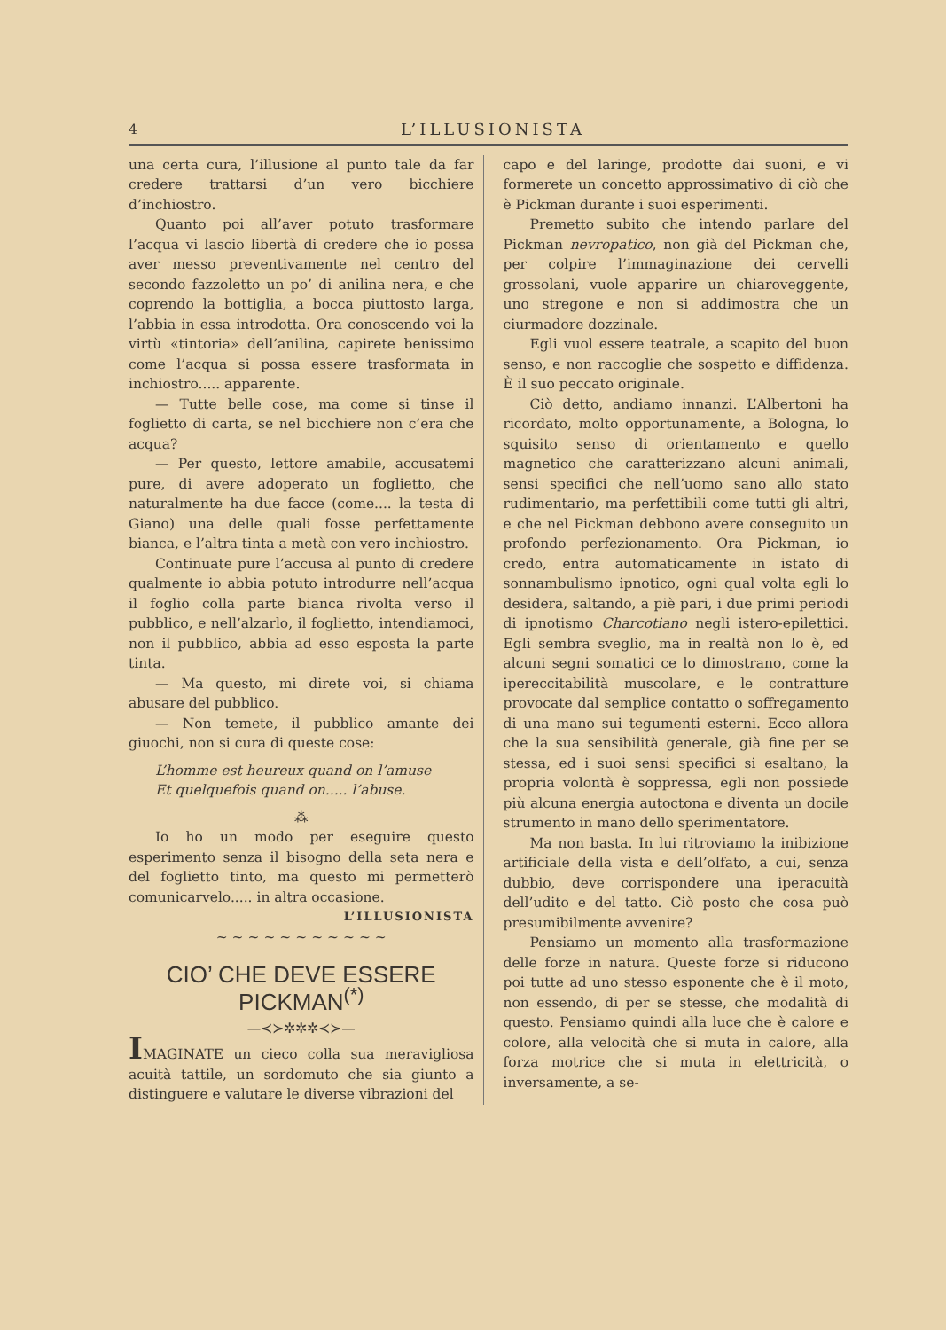4 L’ILLUSIONISTA
una certa cura, l’illusione al punto tale da far credere trattarsi d’un vero bicchiere d’inchiostro.
Quanto poi all’aver potuto trasformare l’acqua vi lascio libertà di credere che io possa aver messo preventivamente nel centro del secondo fazzoletto un po’ di anilina nera, e che coprendo la bottiglia, a bocca piuttosto larga, l’abbia in essa introdotta. Ora conoscendo voi la virtù «tintoria» dell’anilina, capirete benissimo come l’acqua si possa essere trasformata in inchiostro..... apparente.
— Tutte belle cose, ma come si tinse il foglietto di carta, se nel bicchiere non c’era che acqua?
— Per questo, lettore amabile, accusatemi pure, di avere adoperato un foglietto, che naturalmente ha due facce (come.... la testa di Giano) una delle quali fosse perfettamente bianca, e l’altra tinta a metà con vero inchiostro.
Continuate pure l’accusa al punto di credere qualmente io abbia potuto introdurre nell’acqua il foglio colla parte bianca rivolta verso il pubblico, e nell’alzarlo, il foglietto, intendiamoci, non il pubblico, abbia ad esso esposta la parte tinta.
— Ma questo, mi direte voi, si chiama abusare del pubblico.
— Non temete, il pubblico amante dei giuochi, non si cura di queste cose:
L’homme est heureux quand on l’amuse
Et quelquefois quand on..... l’abuse.
⁂
Io ho un modo per eseguire questo esperimento senza il bisogno della seta nera e del foglietto tinto, ma questo mi permetterò comunicarvelo..... in altra occasione.
L’ILLUSIONISTA
~ ~ ~ ~ ~ ~ ~ ~ ~ ~ ~
CIO’ CHE DEVE ESSERE PICKMAN<sup>(*)</sup>
—≺≻✲✲✲≺≻—
IMAGINATE un cieco colla sua meravigliosa acuità tattile, un sordomuto che sia giunto a distinguere e valutare le diverse vibrazioni del
capo e del laringe, prodotte dai suoni, e vi formerete un concetto approssimativo di ciò che è Pickman durante i suoi esperimenti.
Premetto subito che intendo parlare del Pickman nevropatico, non già del Pickman che, per colpire l’immaginazione dei cervelli grossolani, vuole apparire un chiaroveggente, uno stregone e non si addimostra che un ciurmadore dozzinale.
Egli vuol essere teatrale, a scapito del buon senso, e non raccoglie che sospetto e diffidenza. È il suo peccato originale.
Ciò detto, andiamo innanzi. L’Albertoni ha ricordato, molto opportunamente, a Bologna, lo squisito senso di orientamento e quello magnetico che caratterizzano alcuni animali, sensi specifici che nell’uomo sano allo stato rudimentario, ma perfettibili come tutti gli altri, e che nel Pickman debbono avere conseguito un profondo perfezionamento. Ora Pickman, io credo, entra automaticamente in istato di sonnambulismo ipnotico, ogni qual volta egli lo desidera, saltando, a piè pari, i due primi periodi di ipnotismo Charcotiano negli istero-epilettici. Egli sembra sveglio, ma in realtà non lo è, ed alcuni segni somatici ce lo dimostrano, come la ipereccitabilità muscolare, e le contratture provocate dal semplice contatto o soffregamento di una mano sui tegumenti esterni. Ecco allora che la sua sensibilità generale, già fine per se stessa, ed i suoi sensi specifici si esaltano, la propria volontà è soppressa, egli non possiede più alcuna energia autoctona e diventa un docile strumento in mano dello sperimentatore.
Ma non basta. In lui ritroviamo la inibizione artificiale della vista e dell’olfato, a cui, senza dubbio, deve corrispondere una iperacuità dell’udito e del tatto. Ciò posto che cosa può presumibilmente avvenire?
Pensiamo un momento alla trasformazione delle forze in natura. Queste forze si riducono poi tutte ad uno stesso esponente che è il moto, non essendo, di per se stesse, che modalità di questo. Pensiamo quindi alla luce che è calore e colore, alla velocità che si muta in calore, alla forza motrice che si muta in elettricità, o inversamente, a se-